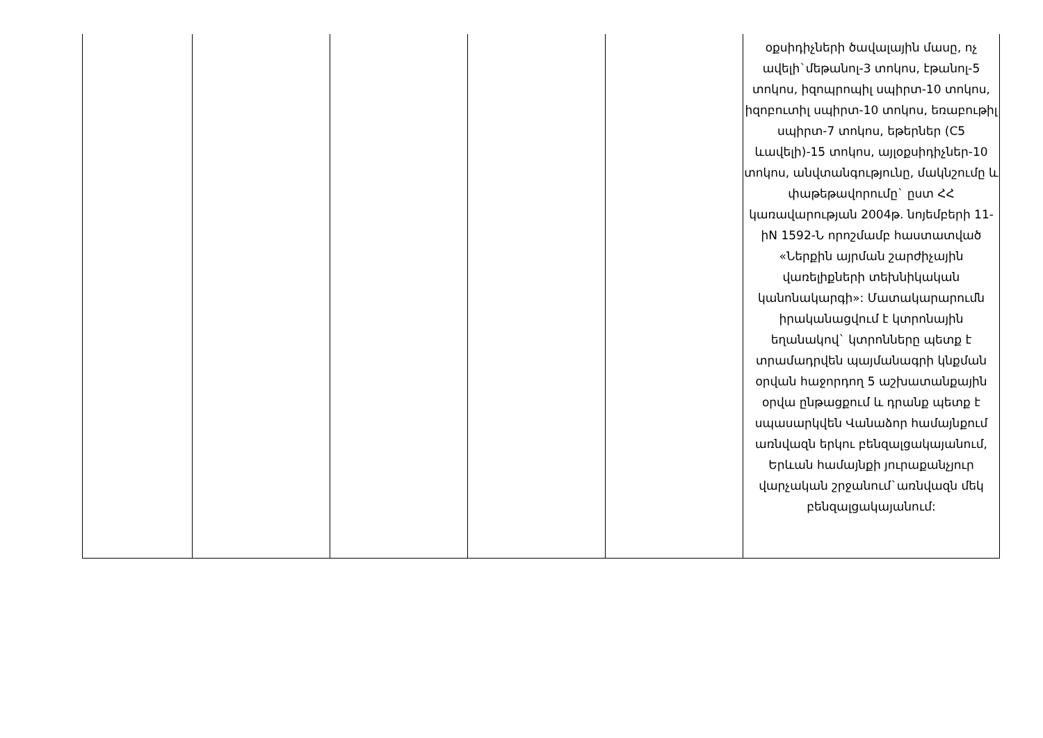| | | | | | օքսիդիչների ծավալային մասը, ոչ ավելի`մեթանոլ-3 տոկոս, էթանոլ-5 տոկոս, իզոպրոպիլ սպիրտ-10 տոկոս, իզոբուտիլ սպիրտ-10 տոկոս, եռաբութիլ սպիրտ-7 տոկոս, եթերներ (C5 ևավելի)-15 տոկոս, այլօքսիդիչներ-10 տոկոս, անվտանգությունը, մակնշումը և փաթեթավորումը` ըստ ՀՀ կառավարության 2004թ. նոյեմբերի 11-իN 1592-Ն որոշմամբ հաստատված «Ներքին այրման շարժիչային վառելիքների տեխնիկական կանոնակարգի»: Մատակարարումն իրականացվում է կտրոնային եղանակով` կտրոնները պետք է տրամադրվեն պայմանագրի կնքման օրվան հաջորդող 5 աշխատանքային օրվա ընթացքում և դրանք պետք է սպասարկվեն Վանաձոր համայնքում առնվազն երկու բենզալցակայանում, Երևան համայնքի յուրաքանչյուր վարչական շրջանում`առնվազն մեկ բենզալցակայանում: |